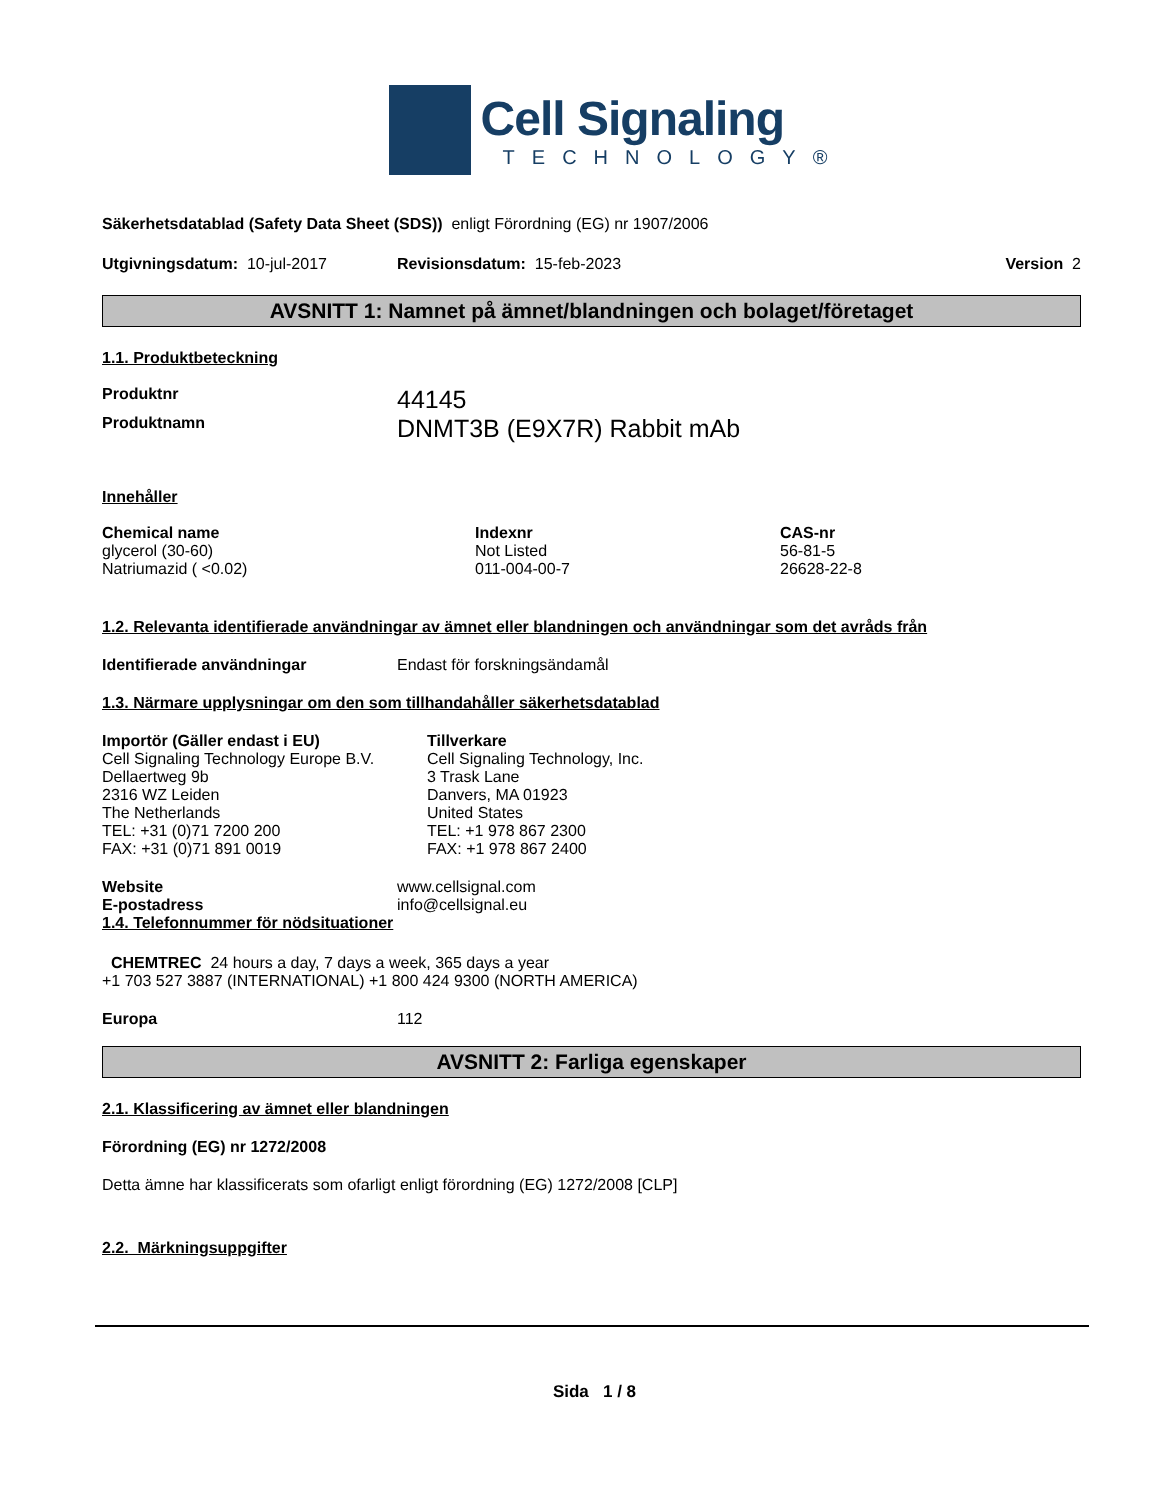Cell Signaling
TECHNOLOGY®
Säkerhetsdatablad (Safety Data Sheet (SDS)) enligt Förordning (EG) nr 1907/2006
Utgivningsdatum: 10-jul-2017 Revisionsdatum: 15-feb-2023 Version 2
AVSNITT 1: Namnet på ämnet/blandningen och bolaget/företaget
1.1. Produktbeteckning
| Produktnr | 44145 |
| Produktnamn | DNMT3B (E9X7R) Rabbit mAb |
Innehåller
| Chemical name | Indexnr | CAS-nr |
| --- | --- | --- |
| glycerol (30-60) | Not Listed | 56-81-5 |
| Natriumazid ( <0.02) | 011-004-00-7 | 26628-22-8 |
1.2. Relevanta identifierade användningar av ämnet eller blandningen och användningar som det avråds från
| Identifierade användningar | Endast för forskningsändamål |
1.3. Närmare upplysningar om den som tillhandahåller säkerhetsdatablad
| Importör (Gäller endast i EU) Cell Signaling Technology Europe B.V. Dellaertweg 9b 2316 WZ Leiden The Netherlands TEL: +31 (0)71 7200 200 FAX: +31 (0)71 891 0019 | Tillverkare Cell Signaling Technology, Inc. 3 Trask Lane Danvers, MA 01923 United States TEL: +1 978 867 2300 FAX: +1 978 867 2400 |
| Website | www.cellsignal.com |
| E-postadress | info@cellsignal.eu |
1.4. Telefonnummer för nödsituationer
CHEMTREC 24 hours a day, 7 days a week, 365 days a year
+1 703 527 3887 (INTERNATIONAL) +1 800 424 9300 (NORTH AMERICA)
| Europa | 112 |
AVSNITT 2: Farliga egenskaper
2.1. Klassificering av ämnet eller blandningen
Förordning (EG) nr 1272/2008
Detta ämne har klassificerats som ofarligt enligt förordning (EG) 1272/2008 [CLP]
2.2. Märkningsuppgifter
Sida 1 / 8